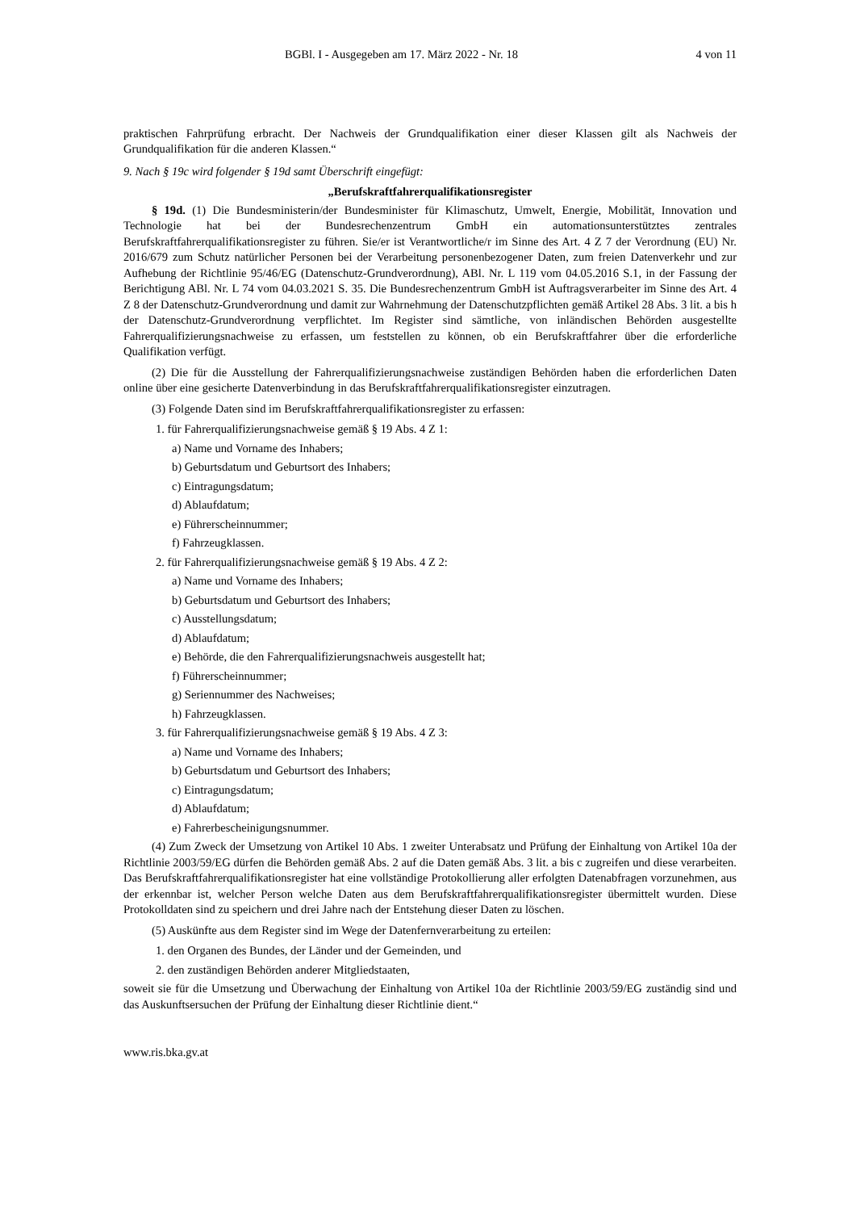BGBl. I - Ausgegeben am 17. März 2022 - Nr. 18 4 von 11
praktischen Fahrprüfung erbracht. Der Nachweis der Grundqualifikation einer dieser Klassen gilt als Nachweis der Grundqualifikation für die anderen Klassen.“
9. Nach § 19c wird folgender § 19d samt Überschrift eingefügt:
„Berufskraftfahrerqualifikationsregister
§ 19d. (1) Die Bundesministerin/der Bundesminister für Klimaschutz, Umwelt, Energie, Mobilität, Innovation und Technologie hat bei der Bundesrechenzentrum GmbH ein automationsunterstütztes zentrales Berufskraftfahrerqualifikationsregister zu führen. Sie/er ist Verantwortliche/r im Sinne des Art. 4 Z 7 der Verordnung (EU) Nr. 2016/679 zum Schutz natürlicher Personen bei der Verarbeitung personenbezogener Daten, zum freien Datenverkehr und zur Aufhebung der Richtlinie 95/46/EG (Datenschutz-Grundverordnung), ABl. Nr. L 119 vom 04.05.2016 S.1, in der Fassung der Berichtigung ABl. Nr. L 74 vom 04.03.2021 S. 35. Die Bundesrechenzentrum GmbH ist Auftragsverarbeiter im Sinne des Art. 4 Z 8 der Datenschutz-Grundverordnung und damit zur Wahrnehmung der Datenschutzpflichten gemäß Artikel 28 Abs. 3 lit. a bis h der Datenschutz-Grundverordnung verpflichtet. Im Register sind sämtliche, von inländischen Behörden ausgestellte Fahrerqualifizierungsnachweise zu erfassen, um feststellen zu können, ob ein Berufskraftfahrer über die erforderliche Qualifikation verfügt.
(2) Die für die Ausstellung der Fahrerqualifizierungsnachweise zuständigen Behörden haben die erforderlichen Daten online über eine gesicherte Datenverbindung in das Berufskraftfahrerqualifikationsregister einzutragen.
(3) Folgende Daten sind im Berufskraftfahrerqualifikationsregister zu erfassen:
1. für Fahrerqualifizierungsnachweise gemäß § 19 Abs. 4 Z 1:
a) Name und Vorname des Inhabers;
b) Geburtsdatum und Geburtsort des Inhabers;
c) Eintragungsdatum;
d) Ablaufdatum;
e) Führerscheinnummer;
f) Fahrzeugklassen.
2. für Fahrerqualifizierungsnachweise gemäß § 19 Abs. 4 Z 2:
a) Name und Vorname des Inhabers;
b) Geburtsdatum und Geburtsort des Inhabers;
c) Ausstellungsdatum;
d) Ablaufdatum;
e) Behörde, die den Fahrerqualifizierungsnachweis ausgestellt hat;
f) Führerscheinnummer;
g) Seriennummer des Nachweises;
h) Fahrzeugklassen.
3. für Fahrerqualifizierungsnachweise gemäß § 19 Abs. 4 Z 3:
a) Name und Vorname des Inhabers;
b) Geburtsdatum und Geburtsort des Inhabers;
c) Eintragungsdatum;
d) Ablaufdatum;
e) Fahrerbescheinigungsnummer.
(4) Zum Zweck der Umsetzung von Artikel 10 Abs. 1 zweiter Unterabsatz und Prüfung der Einhaltung von Artikel 10a der Richtlinie 2003/59/EG dürfen die Behörden gemäß Abs. 2 auf die Daten gemäß Abs. 3 lit. a bis c zugreifen und diese verarbeiten. Das Berufskraftfahrerqualifikationsregister hat eine vollständige Protokollierung aller erfolgten Datenabfragen vorzunehmen, aus der erkennbar ist, welcher Person welche Daten aus dem Berufskraftfahrerqualifikationsregister übermittelt wurden. Diese Protokolldaten sind zu speichern und drei Jahre nach der Entstehung dieser Daten zu löschen.
(5) Auskünfte aus dem Register sind im Wege der Datenfernverarbeitung zu erteilen:
1. den Organen des Bundes, der Länder und der Gemeinden, und
2. den zuständigen Behörden anderer Mitgliedstaaten,
soweit sie für die Umsetzung und Überwachung der Einhaltung von Artikel 10a der Richtlinie 2003/59/EG zuständig sind und das Auskunftsersuchen der Prüfung der Einhaltung dieser Richtlinie dient.“
www.ris.bka.gv.at